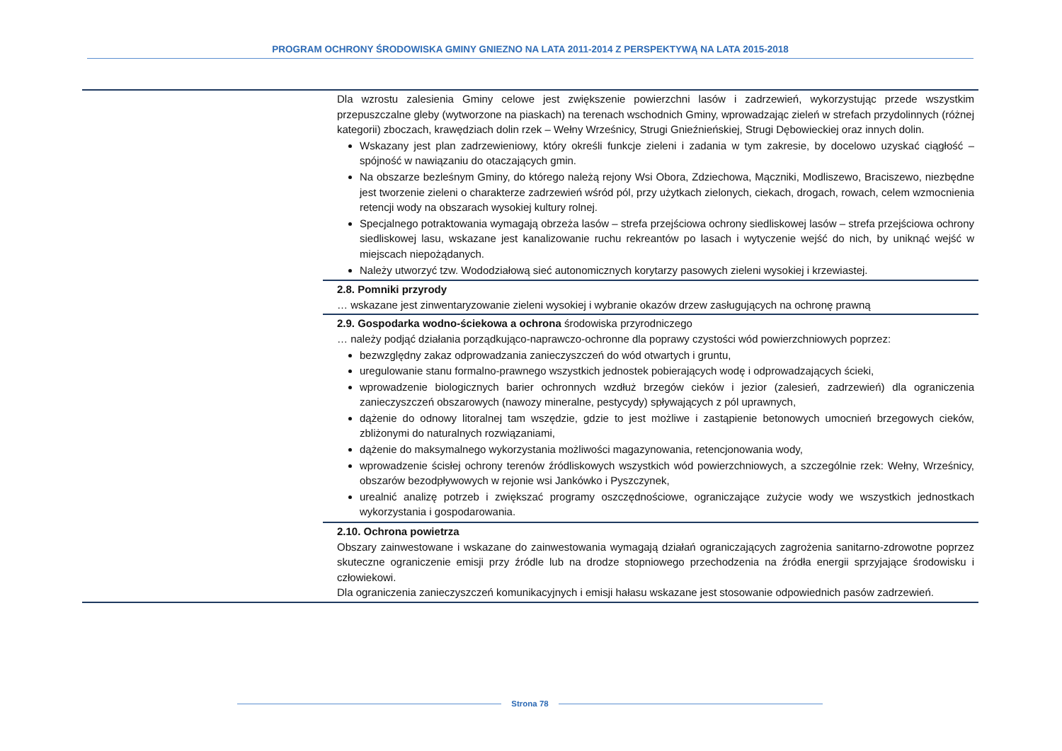PROGRAM OCHRONY ŚRODOWISKA GMINY GNIEZNO NA LATA 2011-2014 Z PERSPEKTYWĄ NA LATA 2015-2018
| | Dla wzrostu zalesienia Gminy celowe jest zwiększenie powierzchni lasów i zadrzewień, wykorzystując przede wszystkim przepuszczalne gleby (wytworzone na piaskach) na terenach wschodnich Gminy, wprowadzając zieleń w strefach przydolinnych (różnej kategorii) zboczach, krawędziach dolin rzek – Wełny Wrześnicy, Strugi Gnieźnieńskiej, Strugi Dębowieckiej oraz innych dolin. Wskazany jest plan zadrzewieniowy, który określi funkcje zieleni i zadania w tym zakresie, by docelowo uzyskać ciągłość – spójność w nawiązaniu do otaczających gmin. Na obszarze bezleśnym Gminy, do którego należą rejony Wsi Obora, Zdziechowa, Mączniki, Modliszewo, Braciszewo, niezbędne jest tworzenie zieleni o charakterze zadrzewień wśród pól, przy użytkach zielonych, ciekach, drogach, rowach, celem wzmocnienia retencji wody na obszarach wysokiej kultury rolnej. Specjalnego potraktowania wymagają obrzeża lasów – strefa przejściowa ochrony siedliskowej lasów – strefa przejściowa ochrony siedliskowej lasu, wskazane jest kanalizowanie ruchu rekreantów po lasach i wytyczenie wejść do nich, by uniknąć wejść w miejscach niepożądanych. Należy utworzyć tzw. Wododziałową sieć autonomicznych korytarzy pasowych zieleni wysokiej i krzewiastej. |
| | 2.8. Pomniki przyrody … wskazane jest zinwentaryzowanie zieleni wysokiej i wybranie okazów drzew zasługujących na ochronę prawną |
| | 2.9. Gospodarka wodno-ściekowa a ochrona środowiska przyrodniczego … należy podjąć działania porządkująco-naprawczo-ochronne dla poprawy czystości wód powierzchniowych poprzez: bezwzględny zakaz odprowadzania zanieczyszczeń do wód otwartych i gruntu, uregulowanie stanu formalno-prawnego wszystkich jednostek pobierających wodę i odprowadzających ścieki, wprowadzenie biologicznych barier ochronnych wzdłuż brzegów cieków i jezior (zalesień, zadrzewień) dla ograniczenia zanieczyszczeń obszarowych (nawozy mineralne, pestycydy) spływających z pól uprawnych, dążenie do odnowy litoralnej tam wszędzie, gdzie to jest możliwe i zastąpienie betonowych umocnień brzegowych cieków, zbliżonymi do naturalnych rozwiązaniami, dążenie do maksymalnego wykorzystania możliwości magazynowania, retencjonowania wody, wprowadzenie ścisłej ochrony terenów źródliskowych wszystkich wód powierzchniowych, a szczególnie rzek: Wełny, Wrześnicy, obszarów bezodpływowych w rejonie wsi Jankówko i Pyszczynek, urealnić analizę potrzeb i zwiększać programy oszczędnościowe, ograniczające zużycie wody we wszystkich jednostkach wykorzystania i gospodarowania. |
| | 2.10. Ochrona powietrza Obszary zainwestowane i wskazane do zainwestowania wymagają działań ograniczających zagrożenia sanitarno-zdrowotne poprzez skuteczne ograniczenie emisji przy źródle lub na drodze stopniowego przechodzenia na źródła energii sprzyjające środowisku i człowiekowi. Dla ograniczenia zanieczyszczeń komunikacyjnych i emisji hałasu wskazane jest stosowanie odpowiednich pasów zadrzewień. |
Strona 78